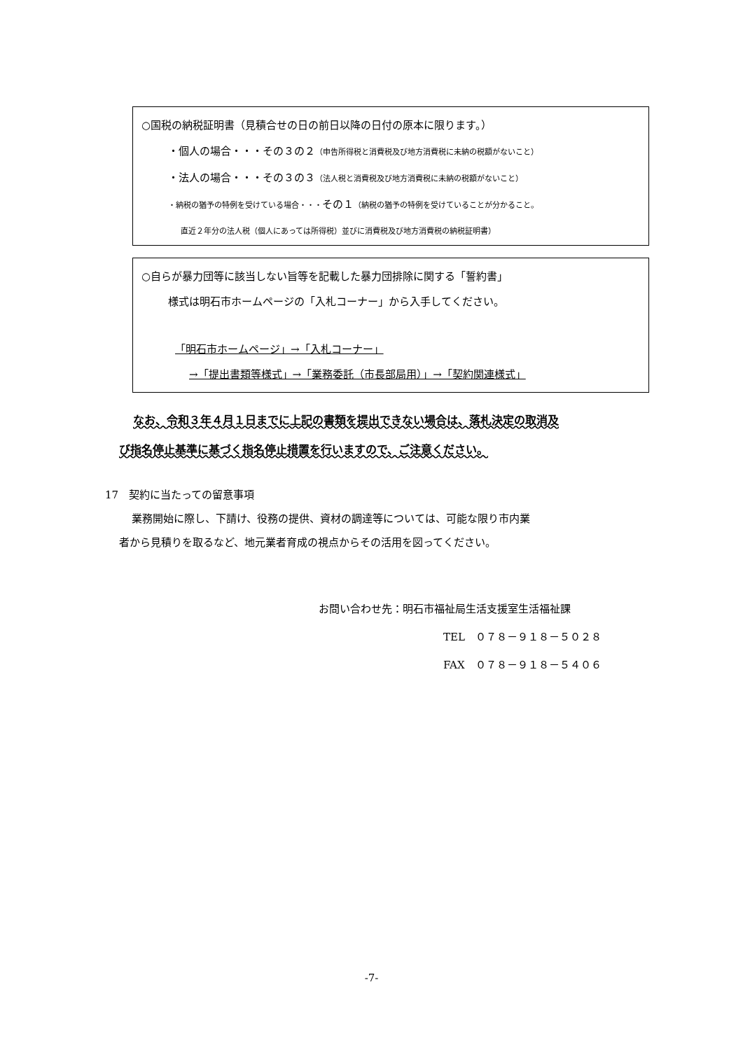○国税の納税証明書（見積合せの日の前日以降の日付の原本に限ります。）
・個人の場合・・・その３の２（申告所得税と消費税及び地方消費税に未納の税額がないこと）
・法人の場合・・・その３の３（法人税と消費税及び地方消費税に未納の税額がないこと）
・納税の猶予の特例を受けている場合・・・その１（納税の猶予の特例を受けていることが分かること。
直近２年分の法人税（個人にあっては所得税）並びに消費税及び地方消費税の納税証明書）
○自らが暴力団等に該当しない旨等を記載した暴力団排除に関する「誓約書」
様式は明石市ホームページの「入札コーナー」から入手してください。
「明石市ホームページ」→「入札コーナー」
→「提出書類等様式」→「業務委託（市長部局用）」→「契約関連様式」
なお、令和３年４月１日までに上記の書類を提出できない場合は、落札決定の取消及
び指名停止基準に基づく指名停止措置を行いますので、ご注意ください。
17　契約に当たっての留意事項
業務開始に際し、下請け、役務の提供、資材の調達等については、可能な限り市内業
者から見積りを取るなど、地元業者育成の視点からその活用を図ってください。
お問い合わせ先：明石市福祉局生活支援室生活福祉課
TEL　０７８－９１８－５０２８
FAX　０７８－９１８－５４０６
-7-